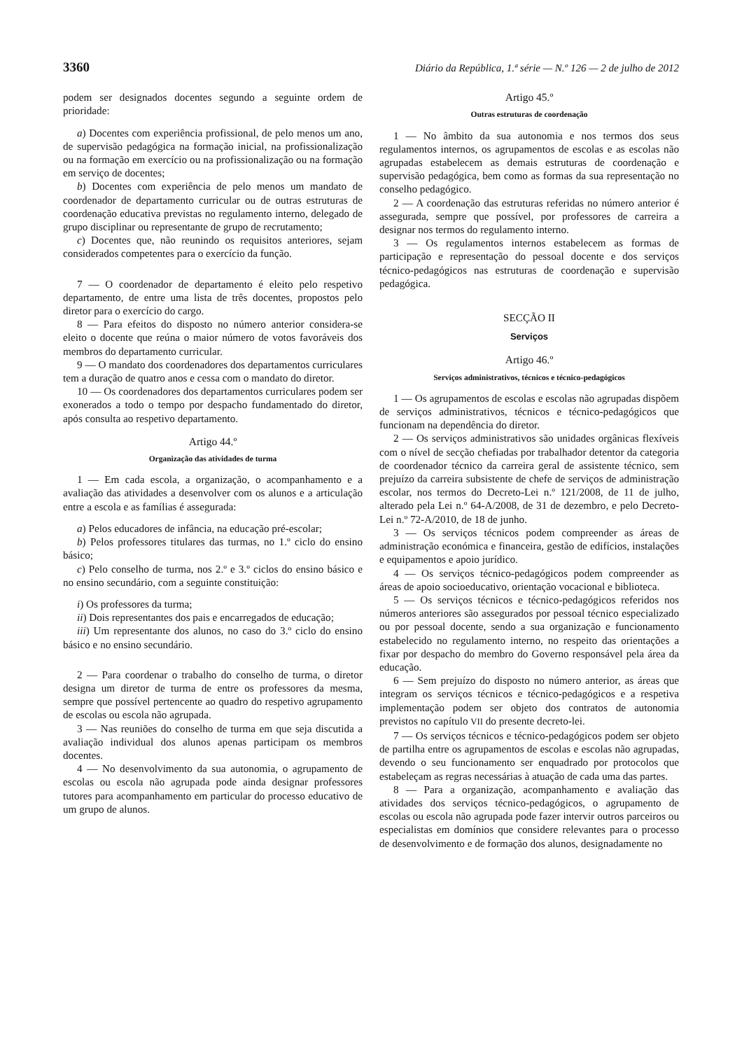3360 Diário da República, 1.ª série — N.º 126 — 2 de julho de 2012
podem ser designados docentes segundo a seguinte ordem de prioridade:
a) Docentes com experiência profissional, de pelo menos um ano, de supervisão pedagógica na formação inicial, na profissionalização ou na formação em exercício ou na profissionalização ou na formação em serviço de docentes;
b) Docentes com experiência de pelo menos um mandato de coordenador de departamento curricular ou de outras estruturas de coordenação educativa previstas no regulamento interno, delegado de grupo disciplinar ou representante de grupo de recrutamento;
c) Docentes que, não reunindo os requisitos anteriores, sejam considerados competentes para o exercício da função.
7 — O coordenador de departamento é eleito pelo respetivo departamento, de entre uma lista de três docentes, propostos pelo diretor para o exercício do cargo.
8 — Para efeitos do disposto no número anterior considera-se eleito o docente que reúna o maior número de votos favoráveis dos membros do departamento curricular.
9 — O mandato dos coordenadores dos departamentos curriculares tem a duração de quatro anos e cessa com o mandato do diretor.
10 — Os coordenadores dos departamentos curriculares podem ser exonerados a todo o tempo por despacho fundamentado do diretor, após consulta ao respetivo departamento.
Artigo 44.º
Organização das atividades de turma
1 — Em cada escola, a organização, o acompanhamento e a avaliação das atividades a desenvolver com os alunos e a articulação entre a escola e as famílias é assegurada:
a) Pelos educadores de infância, na educação pré-escolar;
b) Pelos professores titulares das turmas, no 1.º ciclo do ensino básico;
c) Pelo conselho de turma, nos 2.º e 3.º ciclos do ensino básico e no ensino secundário, com a seguinte constituição:
i) Os professores da turma;
ii) Dois representantes dos pais e encarregados de educação;
iii) Um representante dos alunos, no caso do 3.º ciclo do ensino básico e no ensino secundário.
2 — Para coordenar o trabalho do conselho de turma, o diretor designa um diretor de turma de entre os professores da mesma, sempre que possível pertencente ao quadro do respetivo agrupamento de escolas ou escola não agrupada.
3 — Nas reuniões do conselho de turma em que seja discutida a avaliação individual dos alunos apenas participam os membros docentes.
4 — No desenvolvimento da sua autonomia, o agrupamento de escolas ou escola não agrupada pode ainda designar professores tutores para acompanhamento em particular do processo educativo de um grupo de alunos.
Artigo 45.º
Outras estruturas de coordenação
1 — No âmbito da sua autonomia e nos termos dos seus regulamentos internos, os agrupamentos de escolas e as escolas não agrupadas estabelecem as demais estruturas de coordenação e supervisão pedagógica, bem como as formas da sua representação no conselho pedagógico.
2 — A coordenação das estruturas referidas no número anterior é assegurada, sempre que possível, por professores de carreira a designar nos termos do regulamento interno.
3 — Os regulamentos internos estabelecem as formas de participação e representação do pessoal docente e dos serviços técnico-pedagógicos nas estruturas de coordenação e supervisão pedagógica.
SECÇÃO II
Serviços
Artigo 46.º
Serviços administrativos, técnicos e técnico-pedagógicos
1 — Os agrupamentos de escolas e escolas não agrupadas dispõem de serviços administrativos, técnicos e técnico-pedagógicos que funcionam na dependência do diretor.
2 — Os serviços administrativos são unidades orgânicas flexíveis com o nível de secção chefiadas por trabalhador detentor da categoria de coordenador técnico da carreira geral de assistente técnico, sem prejuízo da carreira subsistente de chefe de serviços de administração escolar, nos termos do Decreto-Lei n.º 121/2008, de 11 de julho, alterado pela Lei n.º 64-A/2008, de 31 de dezembro, e pelo Decreto-Lei n.º 72-A/2010, de 18 de junho.
3 — Os serviços técnicos podem compreender as áreas de administração económica e financeira, gestão de edifícios, instalações e equipamentos e apoio jurídico.
4 — Os serviços técnico-pedagógicos podem compreender as áreas de apoio socioeducativo, orientação vocacional e biblioteca.
5 — Os serviços técnicos e técnico-pedagógicos referidos nos números anteriores são assegurados por pessoal técnico especializado ou por pessoal docente, sendo a sua organização e funcionamento estabelecido no regulamento interno, no respeito das orientações a fixar por despacho do membro do Governo responsável pela área da educação.
6 — Sem prejuízo do disposto no número anterior, as áreas que integram os serviços técnicos e técnico-pedagógicos e a respetiva implementação podem ser objeto dos contratos de autonomia previstos no capítulo VII do presente decreto-lei.
7 — Os serviços técnicos e técnico-pedagógicos podem ser objeto de partilha entre os agrupamentos de escolas e escolas não agrupadas, devendo o seu funcionamento ser enquadrado por protocolos que estabeleçam as regras necessárias à atuação de cada uma das partes.
8 — Para a organização, acompanhamento e avaliação das atividades dos serviços técnico-pedagógicos, o agrupamento de escolas ou escola não agrupada pode fazer intervir outros parceiros ou especialistas em domínios que considere relevantes para o processo de desenvolvimento e de formação dos alunos, designadamente no